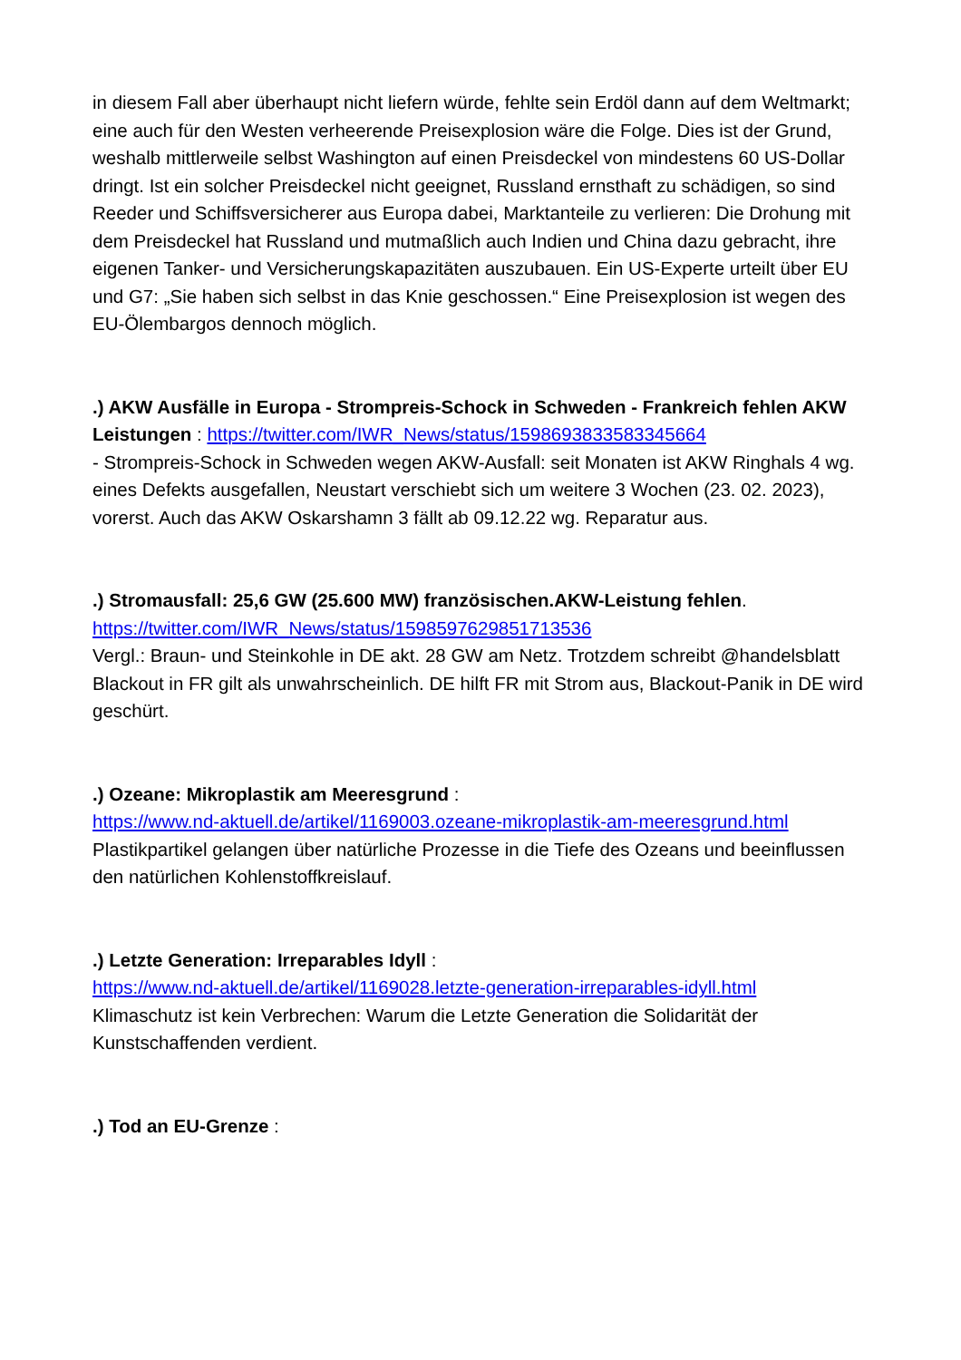in diesem Fall aber überhaupt nicht liefern würde, fehlte sein Erdöl dann auf dem Weltmarkt; eine auch für den Westen verheerende Preisexplosion wäre die Folge. Dies ist der Grund, weshalb mittlerweile selbst Washington auf einen Preisdeckel von mindestens 60 US-Dollar dringt. Ist ein solcher Preisdeckel nicht geeignet, Russland ernsthaft zu schädigen, so sind Reeder und Schiffsversicherer aus Europa dabei, Marktanteile zu verlieren: Die Drohung mit dem Preisdeckel hat Russland und mutmaßlich auch Indien und China dazu gebracht, ihre eigenen Tanker- und Versicherungskapazitäten auszubauen. Ein US-Experte urteilt über EU und G7: „Sie haben sich selbst in das Knie geschossen.“ Eine Preisexplosion ist wegen des EU-Ölembargos dennoch möglich.
.) AKW Ausfälle in Europa - Strompreis-Schock in Schweden - Frankreich fehlen AKW Leistungen : https://twitter.com/IWR_News/status/1598693833583345664
- Strompreis-Schock in Schweden wegen AKW-Ausfall: seit Monaten ist AKW Ringhals 4 wg. eines Defekts ausgefallen, Neustart verschiebt sich um weitere 3 Wochen (23. 02. 2023), vorerst. Auch das AKW Oskarshamn 3 fällt ab 09.12.22 wg. Reparatur aus.
.) Stromausfall: 25,6 GW (25.600 MW) französischen.AKW-Leistung fehlen.
https://twitter.com/IWR_News/status/1598597629851713536
Vergl.: Braun- und Steinkohle in DE akt. 28 GW am Netz. Trotzdem schreibt @handelsblatt Blackout in FR gilt als unwahrscheinlich. DE hilft FR mit Strom aus, Blackout-Panik in DE wird geschürt.
.) Ozeane: Mikroplastik am Meeresgrund :
https://www.nd-aktuell.de/artikel/1169003.ozeane-mikroplastik-am-meeresgrund.html
Plastikpartikel gelangen über natürliche Prozesse in die Tiefe des Ozeans und beeinflussen den natürlichen Kohlenstoffkreislauf.
.) Letzte Generation: Irreparables Idyll :
https://www.nd-aktuell.de/artikel/1169028.letzte-generation-irreparables-idyll.html
Klimaschutz ist kein Verbrechen: Warum die Letzte Generation die Solidarität der Kunstschaffenden verdient.
.) Tod an EU-Grenze :